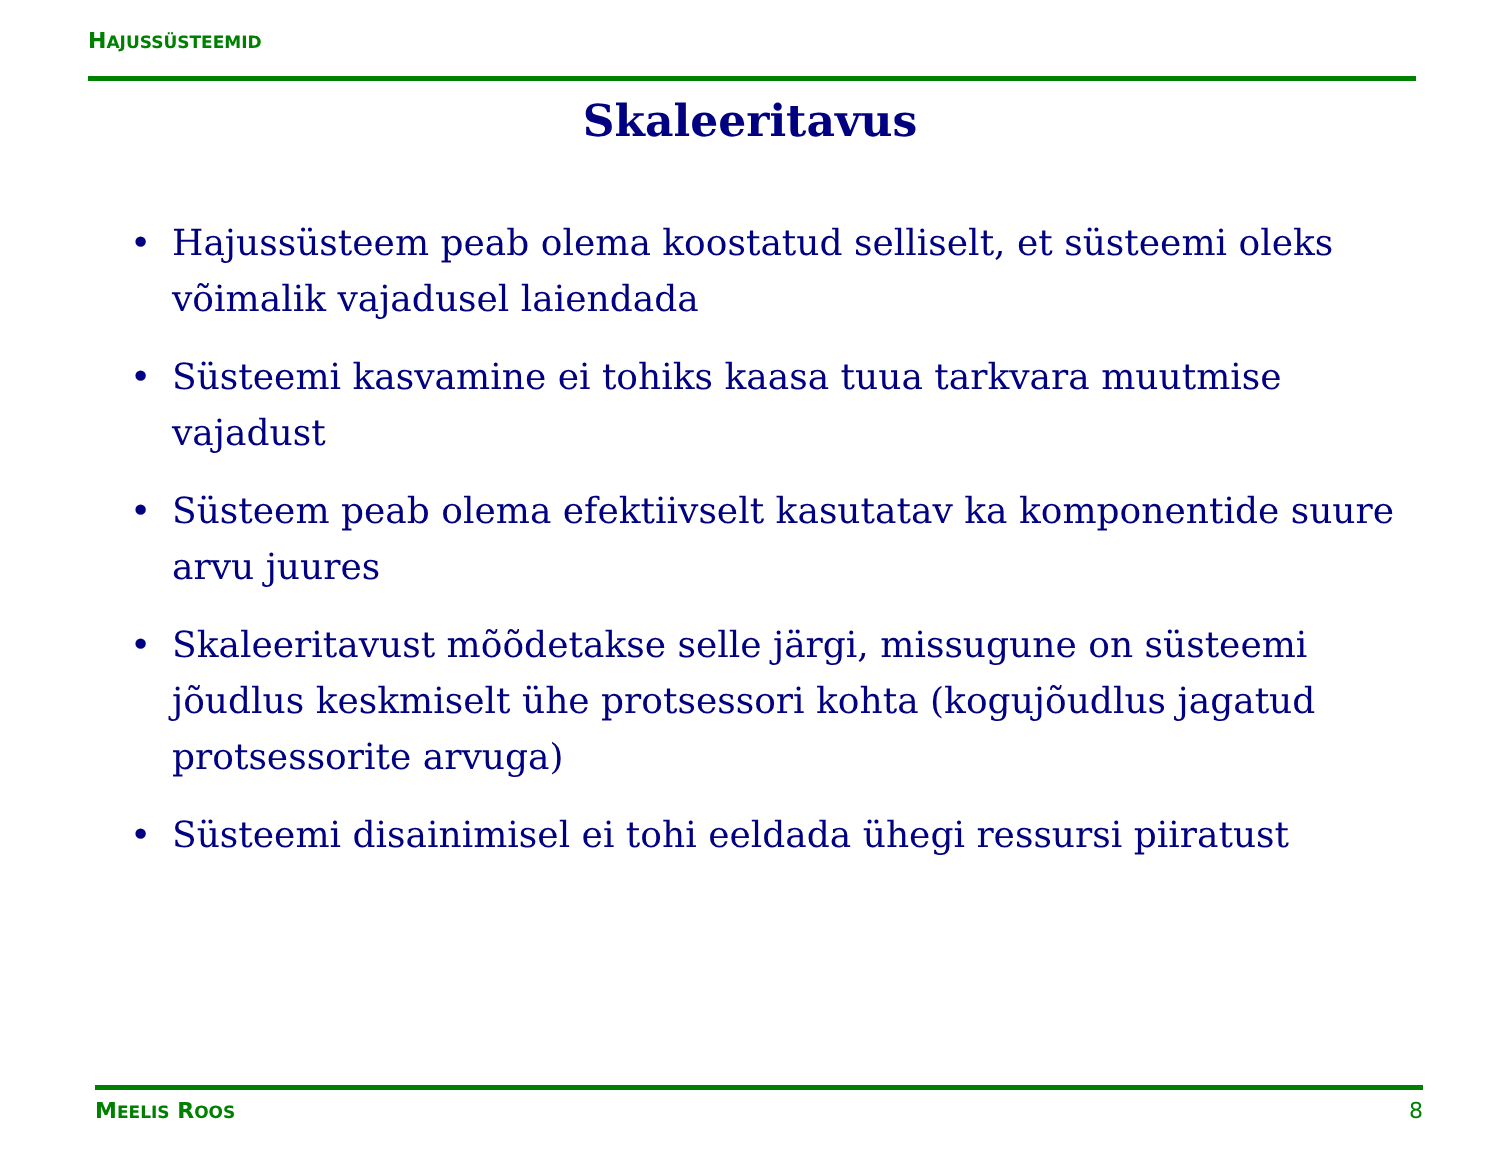HAJUSSÜSTEEMID
Skaleeritavus
• Hajussüsteem peab olema koostatud selliselt, et süsteemi oleks võimalik vajadusel laiendada
• Süsteemi kasvamine ei tohiks kaasa tuua tarkvara muutmise vajadust
• Süsteem peab olema efektiivselt kasutatav ka komponentide suure arvu juures
• Skaleeritavust mõõdetakse selle järgi, missugune on süsteemi jõudlus keskmiselt ühe protsessori kohta (kogujõudlus jagatud protsessorite arvuga)
• Süsteemi disainimisel ei tohi eeldada ühegi ressursi piiratust
MEELIS ROOS 8